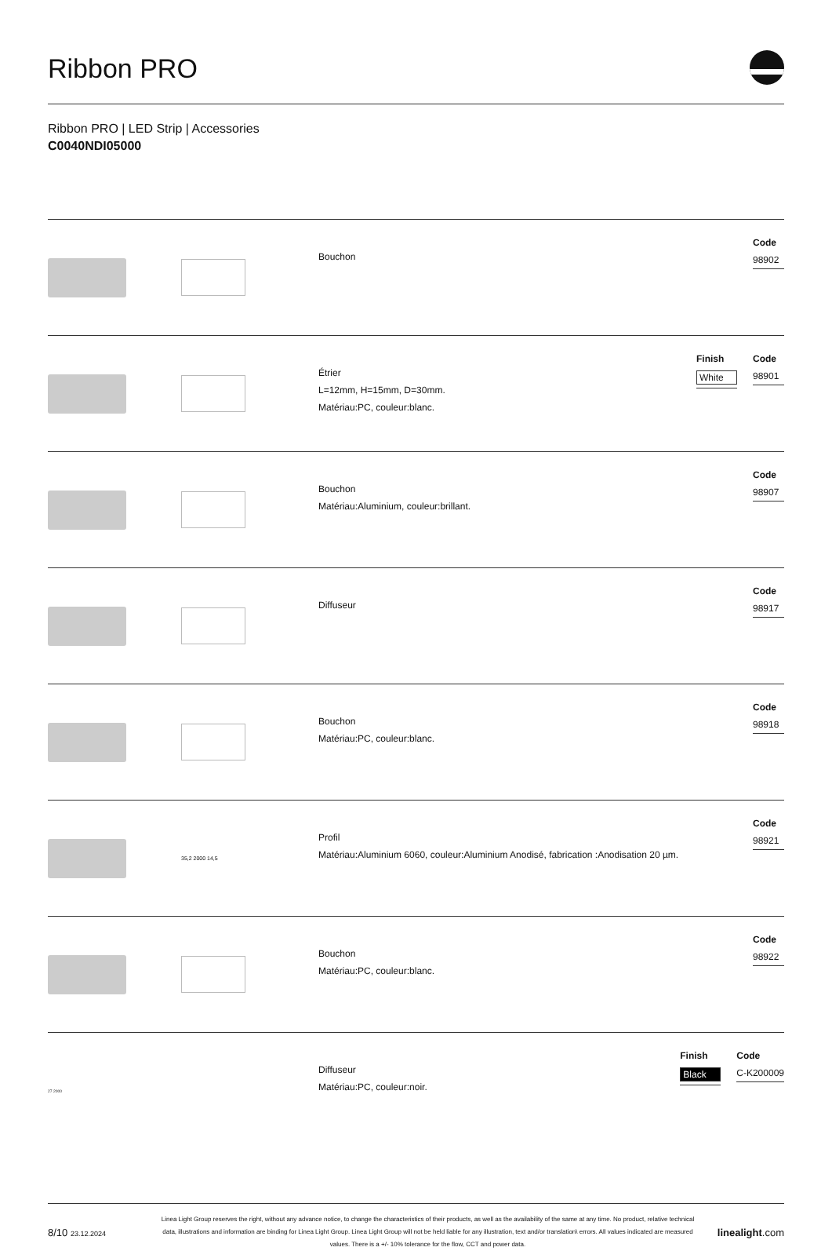Ribbon PRO
Ribbon PRO | LED Strip | Accessories
C0040NDI05000
Bouchon
Code
98902
Étrier
L=12mm, H=15mm, D=30mm.
Matériau:PC, couleur:blanc.
Finish
White
Code
98901
Bouchon
Matériau:Aluminium, couleur:brillant.
Code
98907
Diffuseur
Code
98917
Bouchon
Matériau:PC, couleur:blanc.
Code
98918
35,2 2000 14,5
Profil
Matériau:Aluminium 6060, couleur:Aluminium Anodisé, fabrication :Anodisation 20 µm.
Code
98921
Bouchon
Matériau:PC, couleur:blanc.
Code
98922
27 2000
Diffuseur
Matériau:PC, couleur:noir.
Finish
Black
Code
C-K200009
8/10 23.12.2024
Linea Light Group reserves the right, without any advance notice, to change the characteristics of their products, as well as the availability of the same at any time. No product, relative technical data, illustrations and information are binding for Linea Light Group. Linea Light Group will not be held liable for any illustration, text and/or translation\ errors. All values indicated are measured values. There is a +/- 10% tolerance for the flow, CCT and power data.
linealight.com